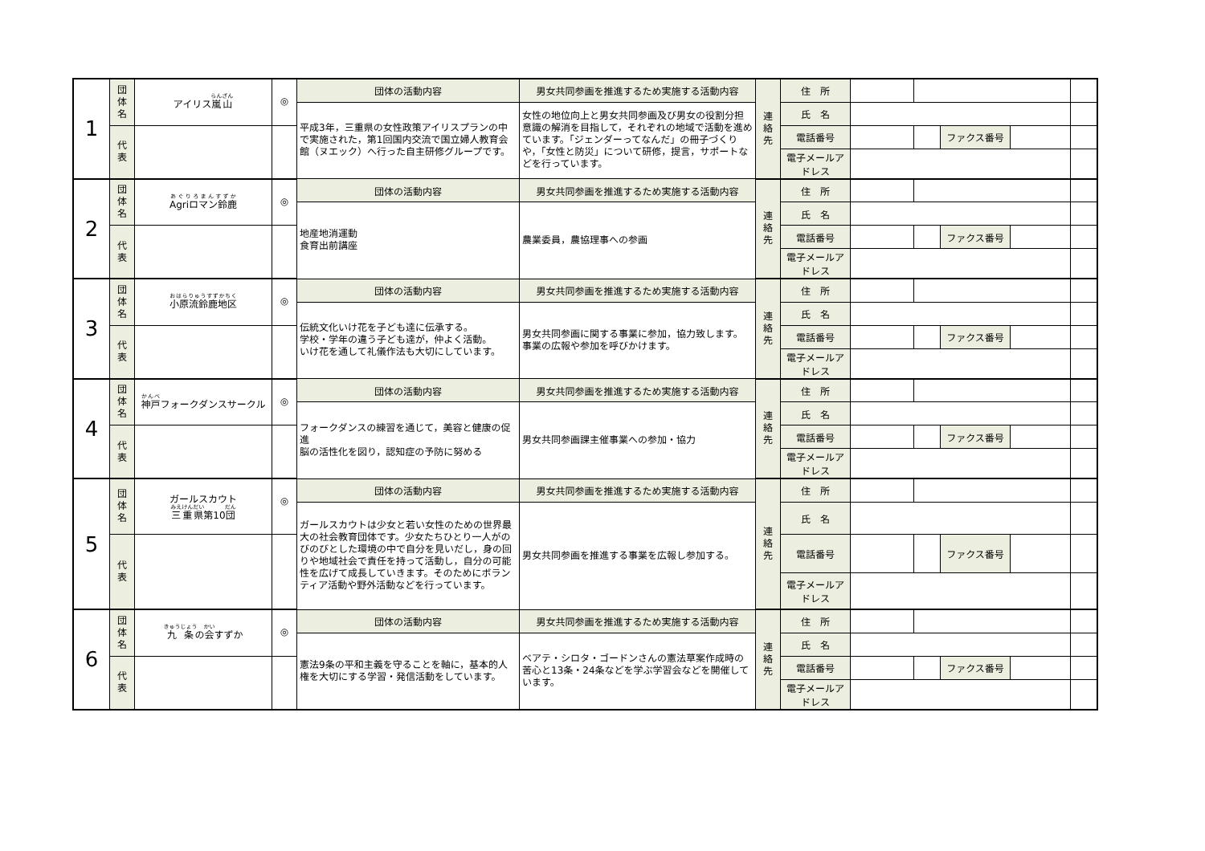| 1 | 団 体 名 | アイリス 嵐山 | ◎ | 団体の活動内容 | 男女共同参画を推進するため実施する活動内容 | 連 絡 先 | 住 所 | | | | | |
| | | | | 平成3年，三重県の女性政策アイリスプランの中で実施された，第1回国内交流で国立婦人教育会館（ヌエック）へ行った自主研修グループです。 | 女性の地位向上と男女共同参画及び男女の役割分担意識の解消を目指して，それぞれの地域で活動を進めています。「ジェンダーってなんだ」の冊子づくりや，「女性と防災」について研修，提言，サポートなどを行っています。 | | 氏 名 | | | | | |
| | 代 表 | | | | | | 電話番号 | | | ファクス番号 | | |
| | | | | | | | 電子メールアドレス | | | | | |
| 2 | 団 体 名 | Agriロマン鈴鹿 | ◎ | 団体の活動内容 | 男女共同参画を推進するため実施する活動内容 | 連 絡 先 | 住 所 | | | | | |
| | | | | 地産地消運動 食育出前講座 | 農業委員，農協理事への参画 | | 氏 名 | | | | | |
| | 代 表 | | | | | | 電話番号 | | | ファクス番号 | | |
| | | | | | | | 電子メールアドレス | | | | | |
| 3 | 団 体 名 | 小原流鈴鹿地区 | ◎ | 団体の活動内容 | 男女共同参画を推進するため実施する活動内容 | 連 絡 先 | 住 所 | | | | | |
| | | | | 伝統文化いけ花を子ども達に伝承する。 学校・学年の違う子ども達が，仲よく活動。 いけ花を通して礼儀作法も大切にしています。 | 男女共同参画に関する事業に参加，協力致します。 事業の広報や参加を呼びかけます。 | | 氏 名 | | | | | |
| | 代 表 | | | | | | 電話番号 | | | ファクス番号 | | |
| | | | | | | | 電子メールアドレス | | | | | |
| 4 | 団 体 名 | 神戸 フォークダンスサークル | ◎ | 団体の活動内容 | 男女共同参画を推進するため実施する活動内容 | 連 絡 先 | 住 所 | | | | | |
| | | | | フォークダンスの練習を通じて，美容と健康の促進 脳の活性化を図り，認知症の予防に努める | 男女共同参画課主催事業への参加・協力 | | 氏 名 | | | | | |
| | 代 表 | | | | | | 電話番号 | | | ファクス番号 | | |
| | | | | | | | 電子メールアドレス | | | | | |
| 5 | 団 体 名 | ガールスカウト 三重県 第10 団 | ◎ | 団体の活動内容 | 男女共同参画を推進するため実施する活動内容 | 連 絡 先 | 住 所 | | | | | |
| | | | | ガールスカウトは少女と若い女性のための世界最大の社会教育団体です。少女たちひとり一人がのびのびとした環境の中で自分を見いだし，身の回りや地域社会で責任を持って活動し，自分の可能性を広げて成長していきます。そのためにボランティア活動や野外活動などを行っています。 | 男女共同参画を推進する事業を広報し参加する。 | | 氏 名 | | | | | |
| | 代 表 | | | | | | 電話番号 | | | ファクス番号 | | |
| | | | | | | | 電子メールアドレス | | | | | |
| 6 | 団 体 名 | 九条 の 会 すずか | ◎ | 団体の活動内容 | 男女共同参画を推進するため実施する活動内容 | 連 絡 先 | 住 所 | | | | | |
| | | | | 憲法9条の平和主義を守ることを軸に，基本的人権を大切にする学習・発信活動をしています。 | ベアテ・シロタ・ゴードンさんの憲法草案作成時の苦心と13条・24条などを学ぶ学習会などを開催しています。 | | 氏 名 | | | | | |
| | 代 表 | | | | | | 電話番号 | | | ファクス番号 | | |
| | | | | | | | 電子メールアドレス | | | | | |